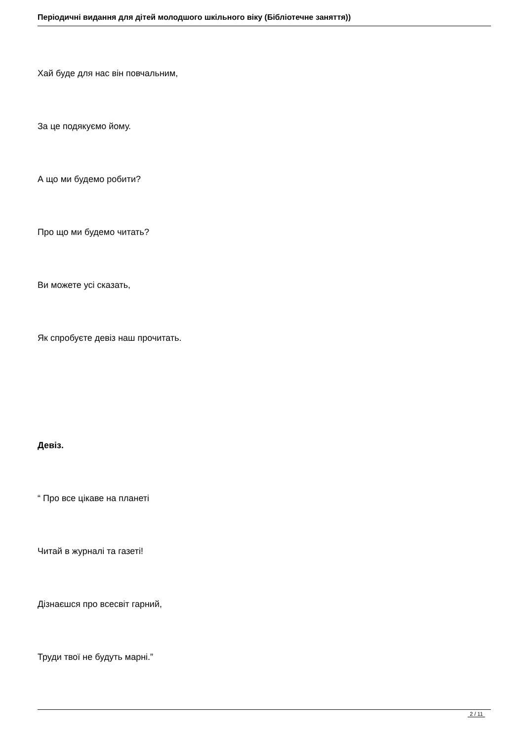Періодичні видання для дітей молодшого шкільного віку (Бібліотечне заняття))
Хай буде для нас він повчальним,
За це подякуємо йому.
А що ми будемо робити?
Про що ми будемо читать?
Ви можете усі сказать,
Як спробуєте девіз наш прочитать.
Девіз.
“ Про все цікаве на планеті
Читай в журналі та газеті!
Дізнаєшся про всесвіт гарний,
Труди твої не будуть марні.”
2 / 11